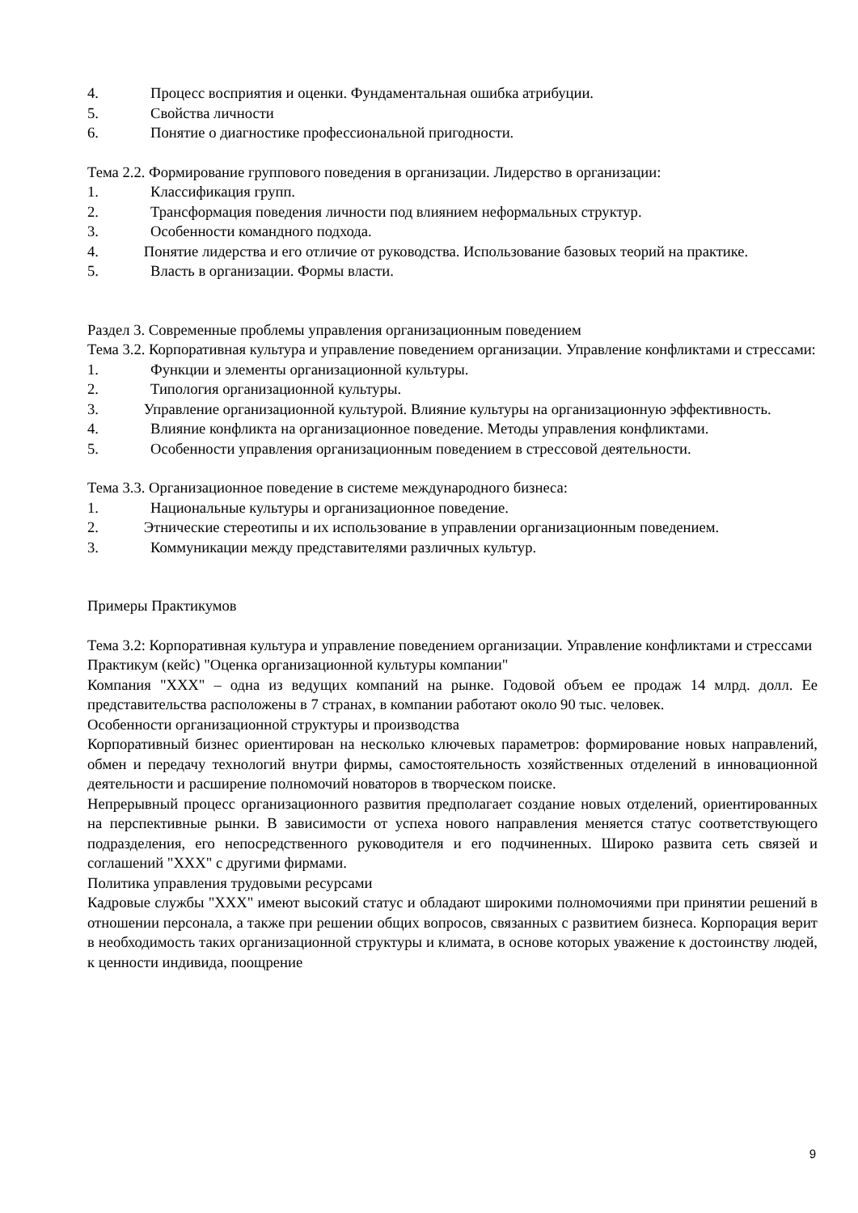4. Процесс восприятия и оценки. Фундаментальная ошибка атрибуции.
5. Свойства личности
6. Понятие о диагностике профессиональной пригодности.
Тема 2.2. Формирование группового поведения в организации. Лидерство в организации:
1. Классификация групп.
2. Трансформация поведения личности под влиянием неформальных структур.
3. Особенности командного подхода.
4. Понятие лидерства и его отличие от руководства. Использование базовых теорий на практике.
5. Власть в организации. Формы власти.
Раздел 3. Современные проблемы управления организационным поведением
Тема 3.2. Корпоративная культура и управление поведением организации. Управление конфликтами и стрессами:
1. Функции и элементы организационной культуры.
2. Типология организационной культуры.
3. Управление организационной культурой. Влияние культуры на организационную эффективность.
4. Влияние конфликта на организационное поведение. Методы управления конфликтами.
5. Особенности управления организационным поведением в стрессовой деятельности.
Тема 3.3. Организационное поведение в системе международного бизнеса:
1. Национальные культуры и организационное поведение.
2. Этнические стереотипы и их использование в управлении организационным поведением.
3. Коммуникации между представителями различных культур.
Примеры Практикумов
Тема 3.2: Корпоративная культура и управление поведением организации. Управление конфликтами и стрессами
Практикум (кейс) "Оценка организационной культуры компании"
Компания "XXX" – одна из ведущих компаний на рынке. Годовой объем ее продаж 14 млрд. долл. Ее представительства расположены в 7 странах, в компании работают около 90 тыс. человек.
Особенности организационной структуры и производства
Корпоративный бизнес ориентирован на несколько ключевых параметров: формирование новых направлений, обмен и передачу технологий внутри фирмы, самостоятельность хозяйственных отделений в инновационной деятельности и расширение полномочий новаторов в творческом поиске.
Непрерывный процесс организационного развития предполагает создание новых отделений, ориентированных на перспективные рынки. В зависимости от успеха нового направления меняется статус соответствующего подразделения, его непосредственного руководителя и его подчиненных. Широко развита сеть связей и соглашений "XXX" с другими фирмами.
Политика управления трудовыми ресурсами
Кадровые службы "XXX" имеют высокий статус и обладают широкими полномочиями при принятии решений в отношении персонала, а также при решении общих вопросов, связанных с развитием бизнеса. Корпорация верит в необходимость таких организационной структуры и климата, в основе которых уважение к достоинству людей, к ценности индивида, поощрение
9